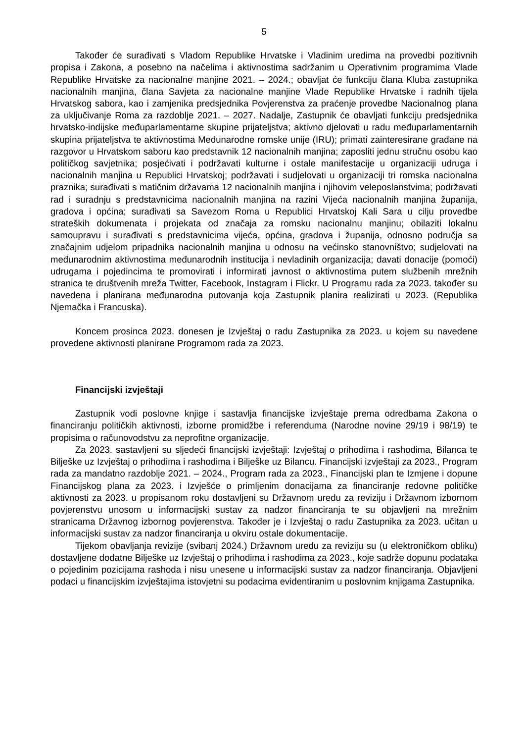5
Također će surađivati s Vladom Republike Hrvatske i Vladinim uredima na provedbi pozitivnih propisa i Zakona, a posebno na načelima i aktivnostima sadržanim u Operativnim programima Vlade Republike Hrvatske za nacionalne manjine 2021. – 2024.; obavljat će funkciju člana Kluba zastupnika nacionalnih manjina, člana Savjeta za nacionalne manjine Vlade Republike Hrvatske i radnih tijela Hrvatskog sabora, kao i zamjenika predsjednika Povjerenstva za praćenje provedbe Nacionalnog plana za uključivanje Roma za razdoblje 2021. – 2027. Nadalje, Zastupnik će obavljati funkciju predsjednika hrvatsko-indijske međuparlamentarne skupine prijateljstva; aktivno djelovati u radu međuparlamentarnih skupina prijateljstva te aktivnostima Međunarodne romske unije (IRU); primati zainteresirane građane na razgovor u Hrvatskom saboru kao predstavnik 12 nacionalnih manjina; zaposliti jednu stručnu osobu kao političkog savjetnika; posjećivati i podržavati kulturne i ostale manifestacije u organizaciji udruga i nacionalnih manjina u Republici Hrvatskoj; podržavati i sudjelovati u organizaciji tri romska nacionalna praznika; surađivati s matičnim državama 12 nacionalnih manjina i njihovim veleposlanstvima; podržavati rad i suradnju s predstavnicima nacionalnih manjina na razini Vijeća nacionalnih manjina županija, gradova i općina; surađivati sa Savezom Roma u Republici Hrvatskoj Kali Sara u cilju provedbe strateških dokumenata i projekata od značaja za romsku nacionalnu manjinu; obilaziti lokalnu samoupravu i surađivati s predstavnicima vijeća, općina, gradova i županija, odnosno područja sa značajnim udjelom pripadnika nacionalnih manjina u odnosu na većinsko stanovništvo; sudjelovati na međunarodnim aktivnostima međunarodnih institucija i nevladinih organizacija; davati donacije (pomoći) udrugama i pojedincima te promovirati i informirati javnost o aktivnostima putem službenih mrežnih stranica te društvenih mreža Twitter, Facebook, Instagram i Flickr. U Programu rada za 2023. također su navedena i planirana međunarodna putovanja koja Zastupnik planira realizirati u 2023. (Republika Njemačka i Francuska).
Koncem prosinca 2023. donesen je Izvještaj o radu Zastupnika za 2023. u kojem su navedene provedene aktivnosti planirane Programom rada za 2023.
Financijski izvještaji
Zastupnik vodi poslovne knjige i sastavlja financijske izvještaje prema odredbama Zakona o financiranju političkih aktivnosti, izborne promidžbe i referenduma (Narodne novine 29/19 i 98/19) te propisima o računovodstvu za neprofitne organizacije.
Za 2023. sastavljeni su sljedeći financijski izvještaji: Izvještaj o prihodima i rashodima, Bilanca te Bilješke uz Izvještaj o prihodima i rashodima i Bilješke uz Bilancu. Financijski izvještaji za 2023., Program rada za mandatno razdoblje 2021. – 2024., Program rada za 2023., Financijski plan te Izmjene i dopune Financijskog plana za 2023. i Izvješće o primljenim donacijama za financiranje redovne političke aktivnosti za 2023. u propisanom roku dostavljeni su Državnom uredu za reviziju i Državnom izbornom povjerenstvu unosom u informacijski sustav za nadzor financiranja te su objavljeni na mrežnim stranicama Državnog izbornog povjerenstva. Također je i Izvještaj o radu Zastupnika za 2023. učitan u informacijski sustav za nadzor financiranja u okviru ostale dokumentacije.
Tijekom obavljanja revizije (svibanj 2024.) Državnom uredu za reviziju su (u elektroničkom obliku) dostavljene dodatne Bilješke uz Izvještaj o prihodima i rashodima za 2023., koje sadrže dopunu podataka o pojedinim pozicijama rashoda i nisu unesene u informacijski sustav za nadzor financiranja. Objavljeni podaci u financijskim izvještajima istovjetni su podacima evidentiranim u poslovnim knjigama Zastupnika.